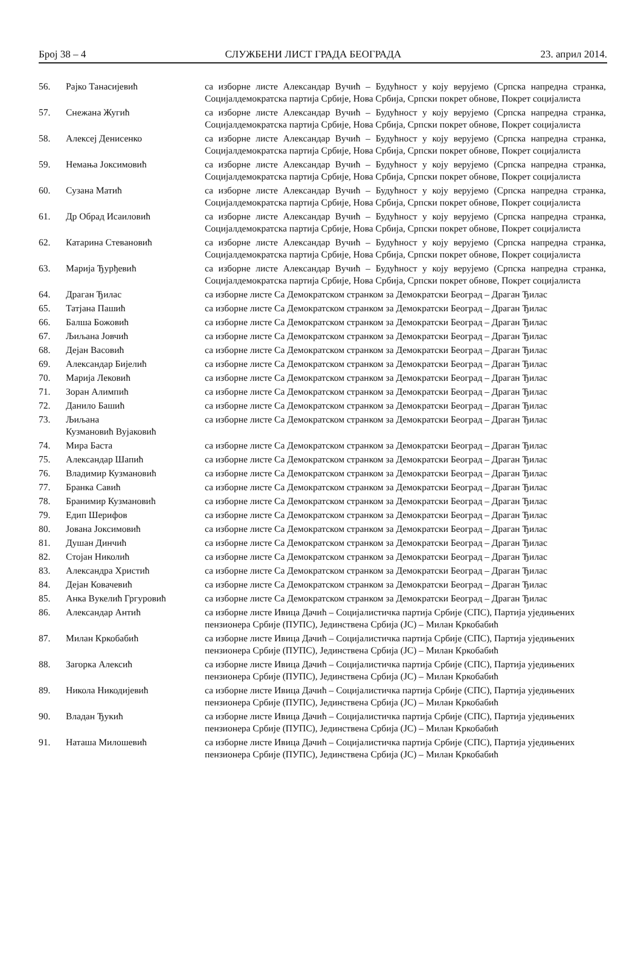Број 38 – 4 СЛУЖБЕНИ ЛИСТ ГРАДА БЕОГРАДА 23. април 2014.
| 56. | Рајко Танасијевић | са изборне листе Александар Вучић – Будућност у коју верујемо (Српска напредна странка, Социјалдемократска партија Србије, Нова Србија, Српски покрет обнове, Покрет социјалиста |
| 57. | Снежана Жугић | са изборне листе Александар Вучић – Будућност у коју верујемо (Српска напредна странка, Социјалдемократска партија Србије, Нова Србија, Српски покрет обнове, Покрет социјалиста |
| 58. | Алексеј Денисенко | са изборне листе Александар Вучић – Будућност у коју верујемо (Српска напредна странка, Социјалдемократска партија Србије, Нова Србија, Српски покрет обнове, Покрет социјалиста |
| 59. | Немања Јоксимовић | са изборне листе Александар Вучић – Будућност у коју верујемо (Српска напредна странка, Социјалдемократска партија Србије, Нова Србија, Српски покрет обнове, Покрет социјалиста |
| 60. | Сузана Матић | са изборне листе Александар Вучић – Будућност у коју верујемо (Српска напредна странка, Социјалдемократска партија Србије, Нова Србија, Српски покрет обнове, Покрет социјалиста |
| 61. | Др Обрад Исаиловић | са изборне листе Александар Вучић – Будућност у коју верујемо (Српска напредна странка, Социјалдемократска партија Србије, Нова Србија, Српски покрет обнове, Покрет социјалиста |
| 62. | Катарина Стевановић | са изборне листе Александар Вучић – Будућност у коју верујемо (Српска напредна странка, Социјалдемократска партија Србије, Нова Србија, Српски покрет обнове, Покрет социјалиста |
| 63. | Марија Ђурђевић | са изборне листе Александар Вучић – Будућност у коју верујемо (Српска напредна странка, Социјалдемократска партија Србије, Нова Србија, Српски покрет обнове, Покрет социјалиста |
| 64. | Драган Ђилас | са изборне листе Са Демократском странком за Демократски Београд – Драган Ђилас |
| 65. | Татјана Пашић | са изборне листе Са Демократском странком за Демократски Београд – Драган Ђилас |
| 66. | Балша Божовић | са изборне листе Са Демократском странком за Демократски Београд – Драган Ђилас |
| 67. | Љиљана Јовчић | са изборне листе Са Демократском странком за Демократски Београд – Драган Ђилас |
| 68. | Дејан Васовић | са изборне листе Са Демократском странком за Демократски Београд – Драган Ђилас |
| 69. | Александар Бијелић | са изборне листе Са Демократском странком за Демократски Београд – Драган Ђилас |
| 70. | Марија Лековић | са изборне листе Са Демократском странком за Демократски Београд – Драган Ђилас |
| 71. | Зоран Алимпић | са изборне листе Са Демократском странком за Демократски Београд – Драган Ђилас |
| 72. | Данило Башић | са изборне листе Са Демократском странком за Демократски Београд – Драган Ђилас |
| 73. | Љиљана Кузмановић Вујаковић | са изборне листе Са Демократском странком за Демократски Београд – Драган Ђилас |
| 74. | Мира Баста | са изборне листе Са Демократском странком за Демократски Београд – Драган Ђилас |
| 75. | Александар Шапић | са изборне листе Са Демократском странком за Демократски Београд – Драган Ђилас |
| 76. | Владимир Кузмановић | са изборне листе Са Демократском странком за Демократски Београд – Драган Ђилас |
| 77. | Бранка Савић | са изборне листе Са Демократском странком за Демократски Београд – Драган Ђилас |
| 78. | Бранимир Кузмановић | са изборне листе Са Демократском странком за Демократски Београд – Драган Ђилас |
| 79. | Едип Шерифов | са изборне листе Са Демократском странком за Демократски Београд – Драган Ђилас |
| 80. | Јована Јоксимовић | са изборне листе Са Демократском странком за Демократски Београд – Драган Ђилас |
| 81. | Душан Динчић | са изборне листе Са Демократском странком за Демократски Београд – Драган Ђилас |
| 82. | Стојан Николић | са изборне листе Са Демократском странком за Демократски Београд – Драган Ђилас |
| 83. | Александра Христић | са изборне листе Са Демократском странком за Демократски Београд – Драган Ђилас |
| 84. | Дејан Ковачевић | са изборне листе Са Демократском странком за Демократски Београд – Драган Ђилас |
| 85. | Анка Вукелић Гргуровић | са изборне листе Са Демократском странком за Демократски Београд – Драган Ђилас |
| 86. | Александар Антић | са изборне листе Ивица Дачић – Социјалистичка партија Србије (СПС), Партија уједињених пензионера Србије (ПУПС), Јединствена Србија (ЈС) – Милан Кркобабић |
| 87. | Милан Кркобабић | са изборне листе Ивица Дачић – Социјалистичка партија Србије (СПС), Партија уједињених пензионера Србије (ПУПС), Јединствена Србија (ЈС) – Милан Кркобабић |
| 88. | Загорка Алексић | са изборне листе Ивица Дачић – Социјалистичка партија Србије (СПС), Партија уједињених пензионера Србије (ПУПС), Јединствена Србија (ЈС) – Милан Кркобабић |
| 89. | Никола Никодијевић | са изборне листе Ивица Дачић – Социјалистичка партија Србије (СПС), Партија уједињених пензионера Србије (ПУПС), Јединствена Србија (ЈС) – Милан Кркобабић |
| 90. | Владан Ђукић | са изборне листе Ивица Дачић – Социјалистичка партија Србије (СПС), Партија уједињених пензионера Србије (ПУПС), Јединствена Србија (ЈС) – Милан Кркобабић |
| 91. | Наташа Милошевић | са изборне листе Ивица Дачић – Социјалистичка партија Србије (СПС), Партија уједињених пензионера Србије (ПУПС), Јединствена Србија (ЈС) – Милан Кркобабић |